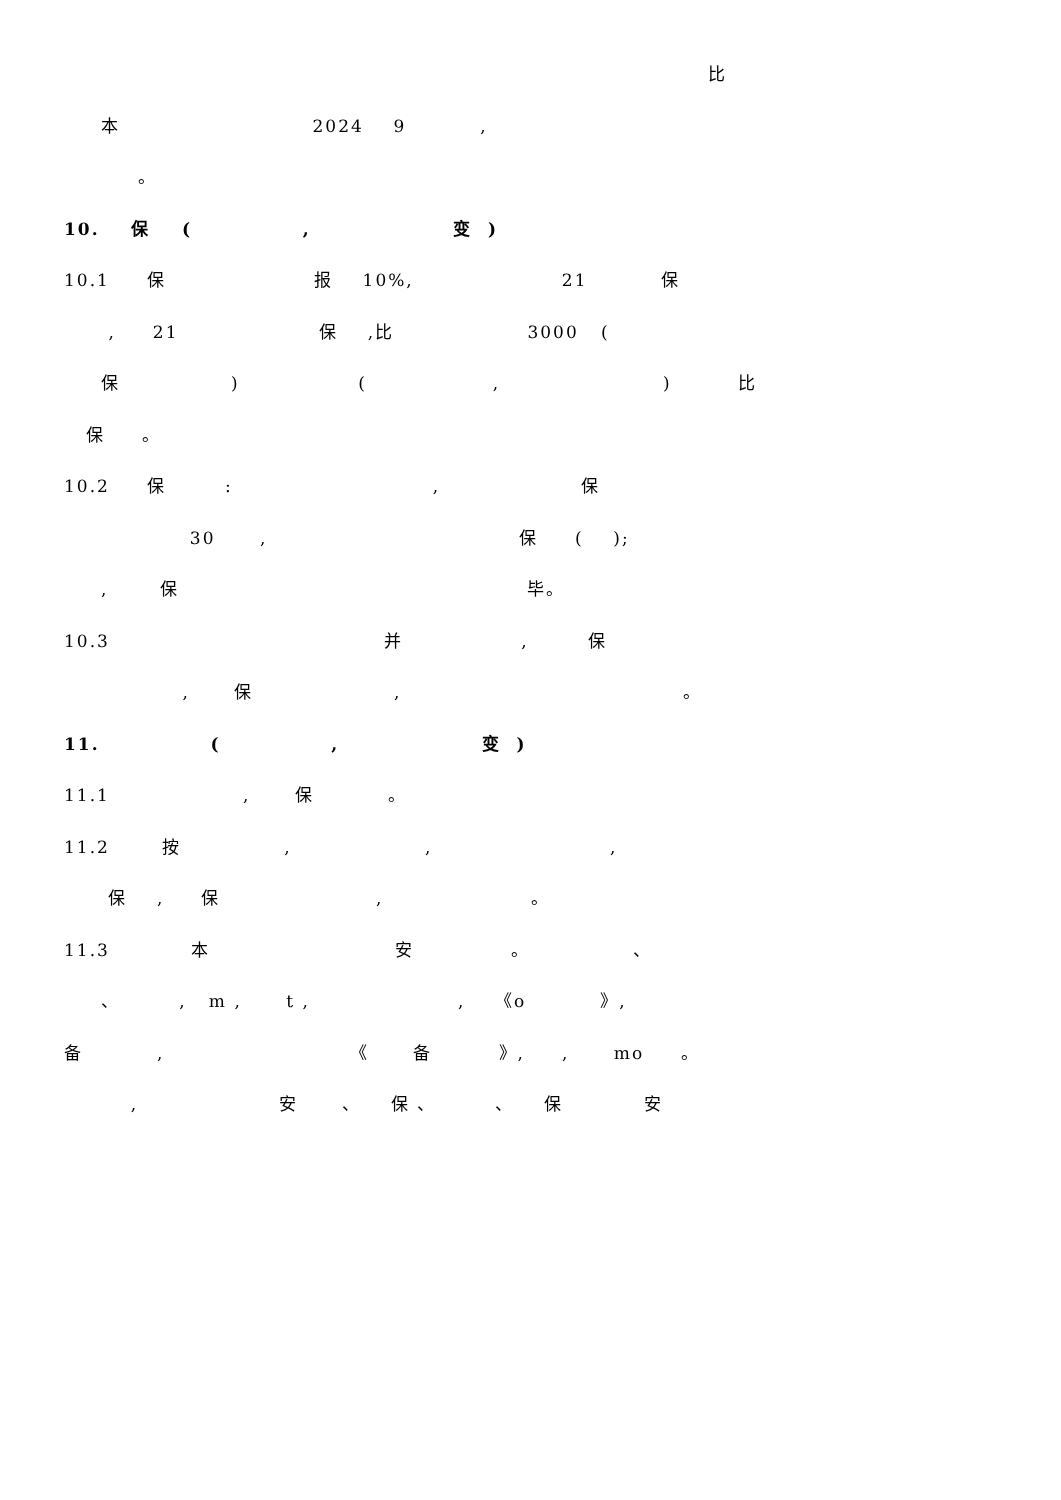比
本 2024 9 ,
。
10. 保 ( , 变 )
10.1 保 报 10%, 21 保
, 21 保 ,比 3000 (
保 ) ( , ) 比
保 。
10.2 保 : , 保
30 , 保 ( );
, 保 毕。
10.3 并 , 保
, 保 , 。
11. ( , 变 )
11.1 , 保 。
11.2 按 , , ,
保 , 保 , 。
11.3 本 安 。 、
、 , m , t , , 《o 》,
备 , 《 备 》, , mo 。
, 安 、 保 、 、 保 安